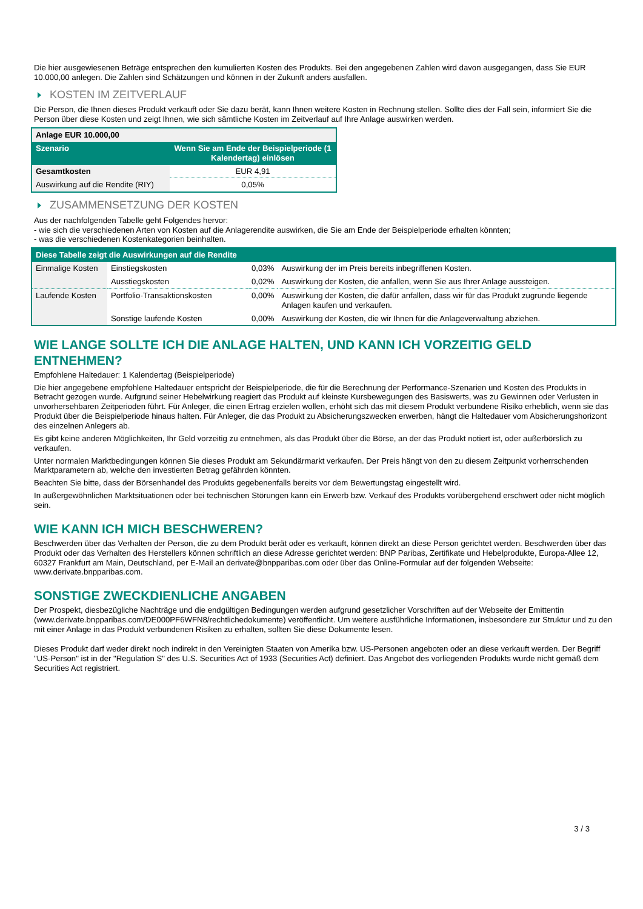Die hier ausgewiesenen Beträge entsprechen den kumulierten Kosten des Produkts. Bei den angegebenen Zahlen wird davon ausgegangen, dass Sie EUR 10.000,00 anlegen. Die Zahlen sind Schätzungen und können in der Zukunft anders ausfallen.
KOSTEN IM ZEITVERLAUF
Die Person, die Ihnen dieses Produkt verkauft oder Sie dazu berät, kann Ihnen weitere Kosten in Rechnung stellen. Sollte dies der Fall sein, informiert Sie die Person über diese Kosten und zeigt Ihnen, wie sich sämtliche Kosten im Zeitverlauf auf Ihre Anlage auswirken werden.
| Anlage EUR 10.000,00 | |
| --- | --- |
| Szenario | Wenn Sie am Ende der Beispielperiode (1 Kalendertag) einlösen |
| Gesamtkosten | EUR 4,91 |
| Auswirkung auf die Rendite (RIY) | 0,05% |
ZUSAMMENSETZUNG DER KOSTEN
Aus der nachfolgenden Tabelle geht Folgendes hervor:
- wie sich die verschiedenen Arten von Kosten auf die Anlagerendite auswirken, die Sie am Ende der Beispielperiode erhalten könnten;
- was die verschiedenen Kostenkategorien beinhalten.
| Diese Tabelle zeigt die Auswirkungen auf die Rendite | | | |
| --- | --- | --- | --- |
| Einmalige Kosten | Einstiegskosten | 0,03% | Auswirkung der im Preis bereits inbegriffenen Kosten. |
| | Ausstiegskosten | 0,02% | Auswirkung der Kosten, die anfallen, wenn Sie aus Ihrer Anlage aussteigen. |
| Laufende Kosten | Portfolio-Transaktionskosten | 0,00% | Auswirkung der Kosten, die dafür anfallen, dass wir für das Produkt zugrunde liegende Anlagen kaufen und verkaufen. |
| | Sonstige laufende Kosten | 0,00% | Auswirkung der Kosten, die wir Ihnen für die Anlageverwaltung abziehen. |
WIE LANGE SOLLTE ICH DIE ANLAGE HALTEN, UND KANN ICH VORZEITIG GELD ENTNEHMEN?
Empfohlene Haltedauer: 1 Kalendertag (Beispielperiode)
Die hier angegebene empfohlene Haltedauer entspricht der Beispielperiode, die für die Berechnung der Performance-Szenarien und Kosten des Produkts in Betracht gezogen wurde. Aufgrund seiner Hebelwirkung reagiert das Produkt auf kleinste Kursbewegungen des Basiswerts, was zu Gewinnen oder Verlusten in unvorhersehbaren Zeitperioden führt. Für Anleger, die einen Ertrag erzielen wollen, erhöht sich das mit diesem Produkt verbundene Risiko erheblich, wenn sie das Produkt über die Beispielperiode hinaus halten. Für Anleger, die das Produkt zu Absicherungszwecken erwerben, hängt die Haltedauer vom Absicherungshorizont des einzelnen Anlegers ab.
Es gibt keine anderen Möglichkeiten, Ihr Geld vorzeitig zu entnehmen, als das Produkt über die Börse, an der das Produkt notiert ist, oder außerbörslich zu verkaufen.
Unter normalen Marktbedingungen können Sie dieses Produkt am Sekundärmarkt verkaufen. Der Preis hängt von den zu diesem Zeitpunkt vorherrschenden Marktparametern ab, welche den investierten Betrag gefährden könnten.
Beachten Sie bitte, dass der Börsenhandel des Produkts gegebenenfalls bereits vor dem Bewertungstag eingestellt wird.
In außergewöhnlichen Marktsituationen oder bei technischen Störungen kann ein Erwerb bzw. Verkauf des Produkts vorübergehend erschwert oder nicht möglich sein.
WIE KANN ICH MICH BESCHWEREN?
Beschwerden über das Verhalten der Person, die zu dem Produkt berät oder es verkauft, können direkt an diese Person gerichtet werden. Beschwerden über das Produkt oder das Verhalten des Herstellers können schriftlich an diese Adresse gerichtet werden: BNP Paribas, Zertifikate und Hebelprodukte, Europa-Allee 12, 60327 Frankfurt am Main, Deutschland, per E-Mail an derivate@bnpparibas.com oder über das Online-Formular auf der folgenden Webseite: www.derivate.bnpparibas.com.
SONSTIGE ZWECKDIENLICHE ANGABEN
Der Prospekt, diesbezügliche Nachträge und die endgültigen Bedingungen werden aufgrund gesetzlicher Vorschriften auf der Webseite der Emittentin (www.derivate.bnpparibas.com/DE000PF6WFN8/rechtlichedokumente) veröffentlicht. Um weitere ausführliche Informationen, insbesondere zur Struktur und zu den mit einer Anlage in das Produkt verbundenen Risiken zu erhalten, sollten Sie diese Dokumente lesen.
Dieses Produkt darf weder direkt noch indirekt in den Vereinigten Staaten von Amerika bzw. US-Personen angeboten oder an diese verkauft werden. Der Begriff "US-Person" ist in der "Regulation S" des U.S. Securities Act of 1933 (Securities Act) definiert. Das Angebot des vorliegenden Produkts wurde nicht gemäß dem Securities Act registriert.
3 / 3